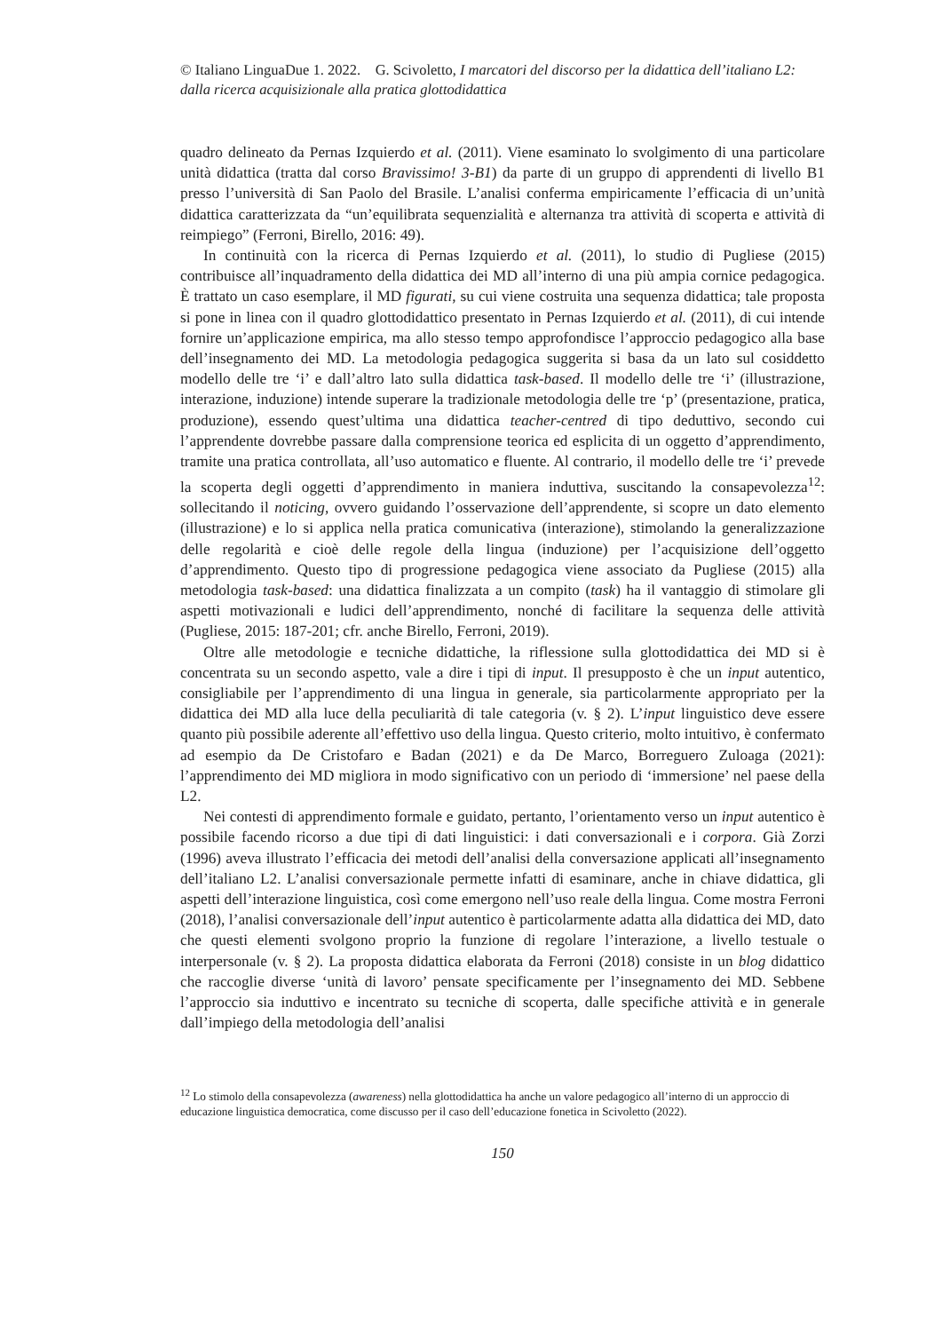© Italiano LinguaDue 1. 2022. G. Scivoletto, I marcatori del discorso per la didattica dell’italiano L2: dalla ricerca acquisizionale alla pratica glottodidattica
quadro delineato da Pernas Izquierdo et al. (2011). Viene esaminato lo svolgimento di una particolare unità didattica (tratta dal corso Bravissimo! 3-B1) da parte di un gruppo di apprendenti di livello B1 presso l’università di San Paolo del Brasile. L’analisi conferma empiricamente l’efficacia di un’unità didattica caratterizzata da “un’equilibrata sequenzialità e alternanza tra attività di scoperta e attività di reimpiego” (Ferroni, Birello, 2016: 49).
In continuità con la ricerca di Pernas Izquierdo et al. (2011), lo studio di Pugliese (2015) contribuisce all’inquadramento della didattica dei MD all’interno di una più ampia cornice pedagogica. È trattato un caso esemplare, il MD figurati, su cui viene costruita una sequenza didattica; tale proposta si pone in linea con il quadro glottodidattico presentato in Pernas Izquierdo et al. (2011), di cui intende fornire un’applicazione empirica, ma allo stesso tempo approfondisce l’approccio pedagogico alla base dell’insegnamento dei MD. La metodologia pedagogica suggerita si basa da un lato sul cosiddetto modello delle tre ‘i’ e dall’altro lato sulla didattica task-based. Il modello delle tre ‘i’ (illustrazione, interazione, induzione) intende superare la tradizionale metodologia delle tre ‘p’ (presentazione, pratica, produzione), essendo quest’ultima una didattica teacher-centred di tipo deduttivo, secondo cui l’apprendente dovrebbe passare dalla comprensione teorica ed esplicita di un oggetto d’apprendimento, tramite una pratica controllata, all’uso automatico e fluente. Al contrario, il modello delle tre ‘i’ prevede la scoperta degli oggetti d’apprendimento in maniera induttiva, suscitando la consapevolezza<sup>12</sup>: sollecitando il noticing, ovvero guidando l’osservazione dell’apprendente, si scopre un dato elemento (illustrazione) e lo si applica nella pratica comunicativa (interazione), stimolando la generalizzazione delle regolarità e cioè delle regole della lingua (induzione) per l’acquisizione dell’oggetto d’apprendimento. Questo tipo di progressione pedagogica viene associato da Pugliese (2015) alla metodologia task-based: una didattica finalizzata a un compito (task) ha il vantaggio di stimolare gli aspetti motivazionali e ludici dell’apprendimento, nonché di facilitare la sequenza delle attività (Pugliese, 2015: 187-201; cfr. anche Birello, Ferroni, 2019).
Oltre alle metodologie e tecniche didattiche, la riflessione sulla glottodidattica dei MD si è concentrata su un secondo aspetto, vale a dire i tipi di input. Il presupposto è che un input autentico, consigliabile per l’apprendimento di una lingua in generale, sia particolarmente appropriato per la didattica dei MD alla luce della peculiarità di tale categoria (v. § 2). L’input linguistico deve essere quanto più possibile aderente all’effettivo uso della lingua. Questo criterio, molto intuitivo, è confermato ad esempio da De Cristofaro e Badan (2021) e da De Marco, Borreguero Zuloaga (2021): l’apprendimento dei MD migliora in modo significativo con un periodo di ‘immersione’ nel paese della L2.
Nei contesti di apprendimento formale e guidato, pertanto, l’orientamento verso un input autentico è possibile facendo ricorso a due tipi di dati linguistici: i dati conversazionali e i corpora. Già Zorzi (1996) aveva illustrato l’efficacia dei metodi dell’analisi della conversazione applicati all’insegnamento dell’italiano L2. L’analisi conversazionale permette infatti di esaminare, anche in chiave didattica, gli aspetti dell’interazione linguistica, così come emergono nell’uso reale della lingua. Come mostra Ferroni (2018), l’analisi conversazionale dell’input autentico è particolarmente adatta alla didattica dei MD, dato che questi elementi svolgono proprio la funzione di regolare l’interazione, a livello testuale o interpersonale (v. § 2). La proposta didattica elaborata da Ferroni (2018) consiste in un blog didattico che raccoglie diverse ‘unità di lavoro’ pensate specificamente per l’insegnamento dei MD. Sebbene l’approccio sia induttivo e incentrato su tecniche di scoperta, dalle specifiche attività e in generale dall’impiego della metodologia dell’analisi
<sup>12</sup> Lo stimolo della consapevolezza (awareness) nella glottodidattica ha anche un valore pedagogico all’interno di un approccio di educazione linguistica democratica, come discusso per il caso dell’educazione fonetica in Scivoletto (2022).
150